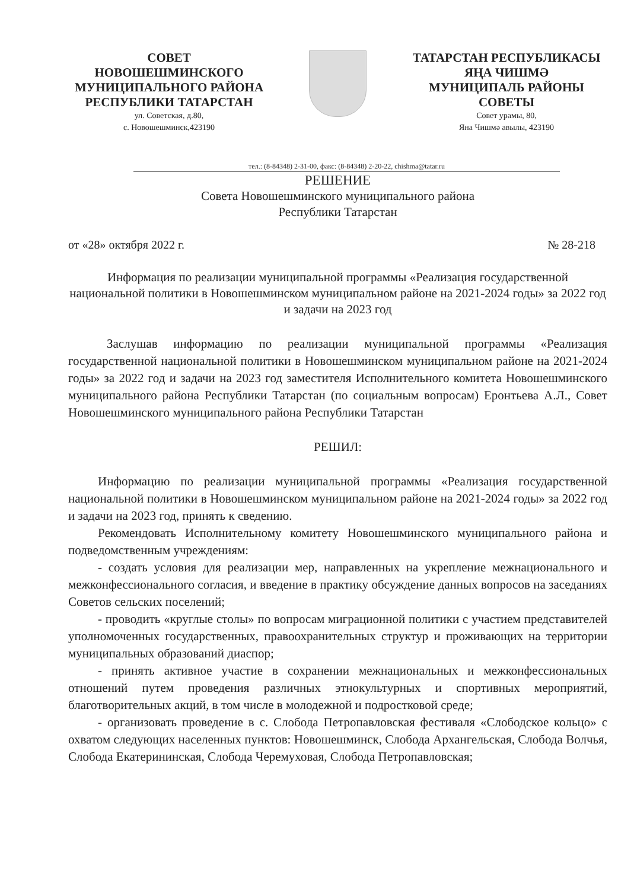СОВЕТ
НОВОШЕШМИНСКОГО
МУНИЦИПАЛЬНОГО РАЙОНА
РЕСПУБЛИКИ ТАТАРСТАН
ул. Советская, д.80,
с. Новошешминск,423190
ТАТАРСТАН РЕСПУБЛИКАСЫ
ЯҢА ЧИШМӘ
МУНИЦИПАЛЬ РАЙОНЫ
СОВЕТЫ
Совет урамы, 80,
Яна Чишмә авылы, 423190
тел.: (8-84348) 2-31-00, факс: (8-84348) 2-20-22, chishma@tatar.ru
РЕШЕНИЕ
Совета Новошешминского муниципального района
Республики Татарстан
от «28» октября 2022 г. № 28-218
Информация по реализации муниципальной программы «Реализация государственной национальной политики в Новошешминском муниципальном районе на 2021-2024 годы» за 2022 год и задачи на 2023 год
Заслушав информацию по реализации муниципальной программы «Реализация государственной национальной политики в Новошешминском муниципальном районе на 2021-2024 годы» за 2022 год и задачи на 2023 год заместителя Исполнительного комитета Новошешминского муниципального района Республики Татарстан (по социальным вопросам) Еронтьева А.Л., Совет Новошешминского муниципального района Республики Татарстан
РЕШИЛ:
Информацию по реализации муниципальной программы «Реализация государственной национальной политики в Новошешминском муниципальном районе на 2021-2024 годы» за 2022 год и задачи на 2023 год, принять к сведению.
Рекомендовать Исполнительному комитету Новошешминского муниципального района и подведомственным учреждениям:
- создать условия для реализации мер, направленных на укрепление межнационального и межконфессионального согласия, и введение в практику обсуждение данных вопросов на заседаниях Советов сельских поселений;
- проводить «круглые столы» по вопросам миграционной политики с участием представителей уполномоченных государственных, правоохранительных структур и проживающих на территории муниципальных образований диаспор;
- принять активное участие в сохранении межнациональных и межконфессиональных отношений путем проведения различных этнокультурных и спортивных мероприятий, благотворительных акций, в том числе в молодежной и подростковой среде;
- организовать проведение в с. Слобода Петропавловская фестиваля «Слободское кольцо» с охватом следующих населенных пунктов: Новошешминск, Слобода Архангельская, Слобода Волчья, Слобода Екатерининская, Слобода Черемуховая, Слобода Петропавловская;